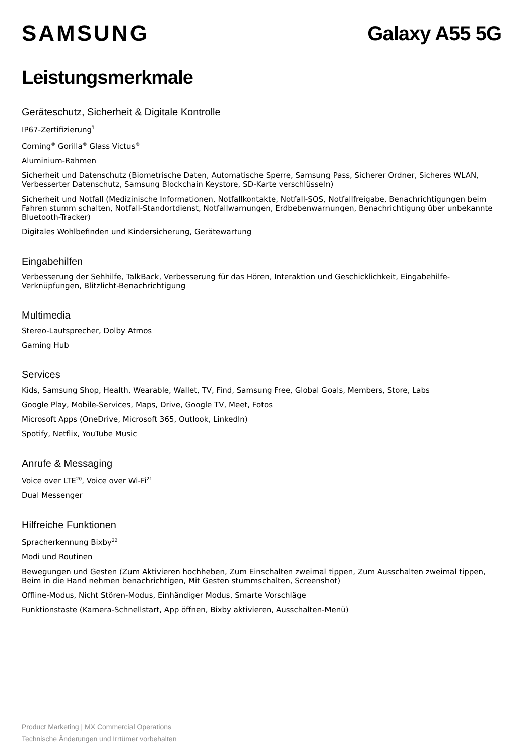SAMSUNG Galaxy A55 5G
Leistungsmerkmale
Geräteschutz, Sicherheit & Digitale Kontrolle
IP67-Zertifizierung<sup>1</sup>
Corning<sup>®</sup> Gorilla<sup>®</sup> Glass Victus<sup>®</sup>
Aluminium-Rahmen
Sicherheit und Datenschutz (Biometrische Daten, Automatische Sperre, Samsung Pass, Sicherer Ordner, Sicheres WLAN, Verbesserter Datenschutz, Samsung Blockchain Keystore, SD-Karte verschlüsseln)
Sicherheit und Notfall (Medizinische Informationen, Notfallkontakte, Notfall-SOS, Notfallfreigabe, Benachrichtigungen beim Fahren stumm schalten, Notfall-Standortdienst, Notfallwarnungen, Erdbebenwarnungen, Benachrichtigung über unbekannte Bluetooth-Tracker)
Digitales Wohlbefinden und Kindersicherung, Gerätewartung
Eingabehilfen
Verbesserung der Sehhilfe, TalkBack, Verbesserung für das Hören, Interaktion und Geschicklichkeit, Eingabehilfe-Verknüpfungen, Blitzlicht-Benachrichtigung
Multimedia
Stereo-Lautsprecher, Dolby Atmos
Gaming Hub
Services
Kids, Samsung Shop, Health, Wearable, Wallet, TV, Find, Samsung Free, Global Goals, Members, Store, Labs
Google Play, Mobile-Services, Maps, Drive, Google TV, Meet, Fotos
Microsoft Apps (OneDrive, Microsoft 365, Outlook, LinkedIn)
Spotify, Netflix, YouTube Music
Anrufe & Messaging
Voice over LTE<sup>20</sup>, Voice over Wi-Fi<sup>21</sup>
Dual Messenger
Hilfreiche Funktionen
Spracherkennung Bixby<sup>22</sup>
Modi und Routinen
Bewegungen und Gesten (Zum Aktivieren hochheben, Zum Einschalten zweimal tippen, Zum Ausschalten zweimal tippen, Beim in die Hand nehmen benachrichtigen, Mit Gesten stummschalten, Screenshot)
Offline-Modus, Nicht Stören-Modus, Einhändiger Modus, Smarte Vorschläge
Funktionstaste (Kamera-Schnellstart, App öffnen, Bixby aktivieren, Ausschalten-Menü)
Product Marketing | MX Commercial Operations
Technische Änderungen und Irrtümer vorbehalten